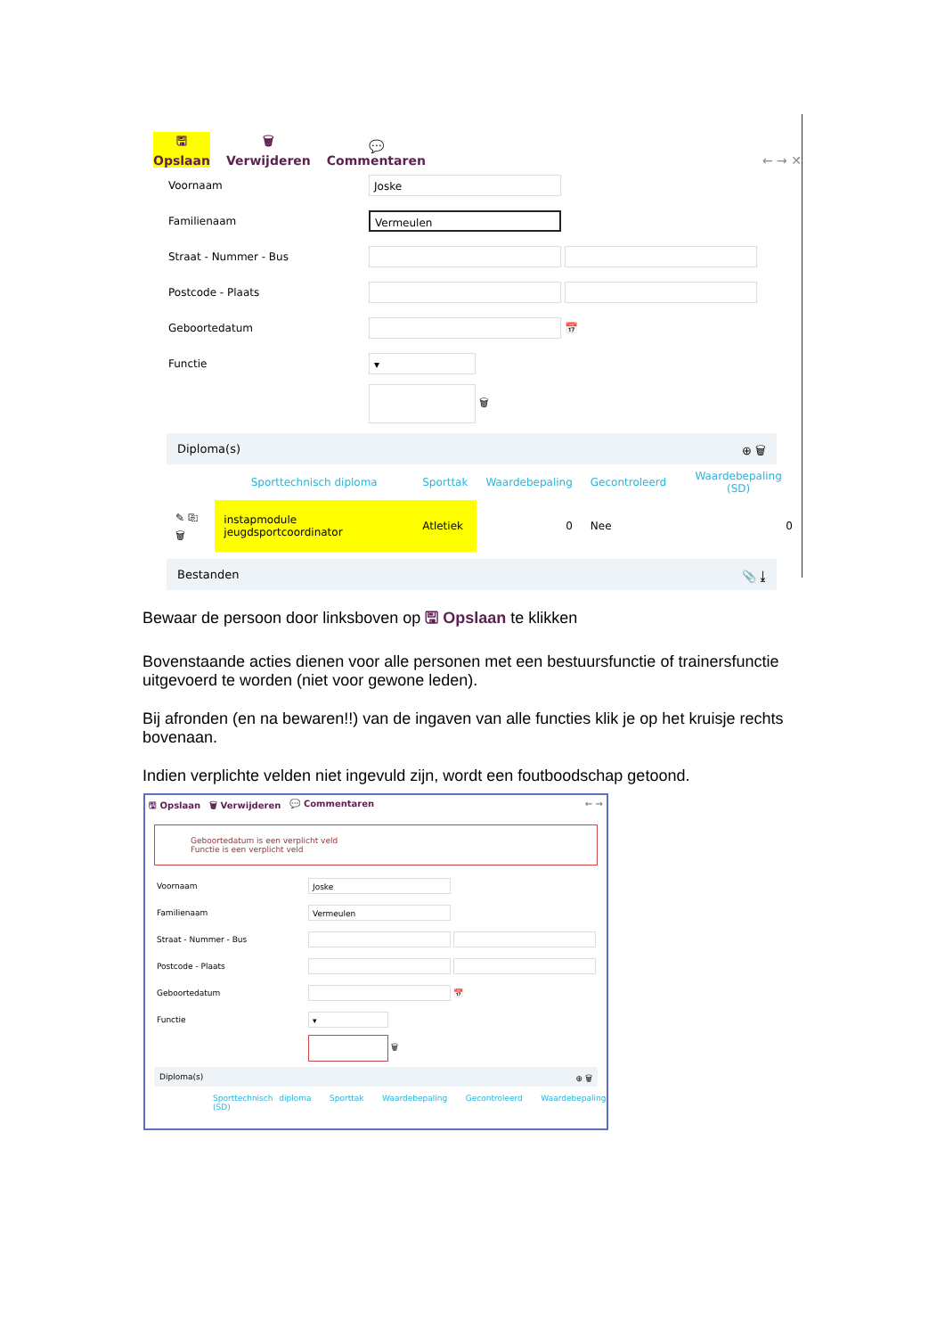🖫
Opslaan
🗑
Verwijderen
💬
Commentaren
← → ✕
Voornaam
Joske
Familienaam
Vermeulen
Straat - Nummer - Bus
Postcode - Plaats
Geboortedatum
📅
Functie
▾
🗑
Diploma(s) ⊕ 🗑
| | Sporttechnisch diploma | Sporttak | Waardebepaling | Gecontroleerd | Waardebepaling (SD) |
| --- | --- | --- | --- | --- | --- |
| ✎ ⎘ 🗑 | instapmodule jeugdsportcoordinator | Atletiek | 0 | Nee | 0 |
Bestanden 📎 ⤓
Bewaar de persoon door linksboven op 🖫 Opslaan te klikken
Bovenstaande acties dienen voor alle personen met een bestuursfunctie of trainersfunctie uitgevoerd te worden (niet voor gewone leden).
Bij afronden (en na bewaren!!) van de ingaven van alle functies klik je op het kruisje rechts bovenaan.
Indien verplichte velden niet ingevuld zijn, wordt een foutboodschap getoond.
🖫 Opslaan 🗑 Verwijderen 💬 Commentaren ← →
Geboortedatum is een verplicht veld
Functie is een verplicht veld
Voornaam
Joske
Familienaam
Vermeulen
Straat - Nummer - Bus
Postcode - Plaats
Geboortedatum
📅
Functie
▾
🗑
Diploma(s) ⊕ 🗑
Sporttechnisch diploma Sporttak Waardebepaling Gecontroleerd Waardebepaling (SD)